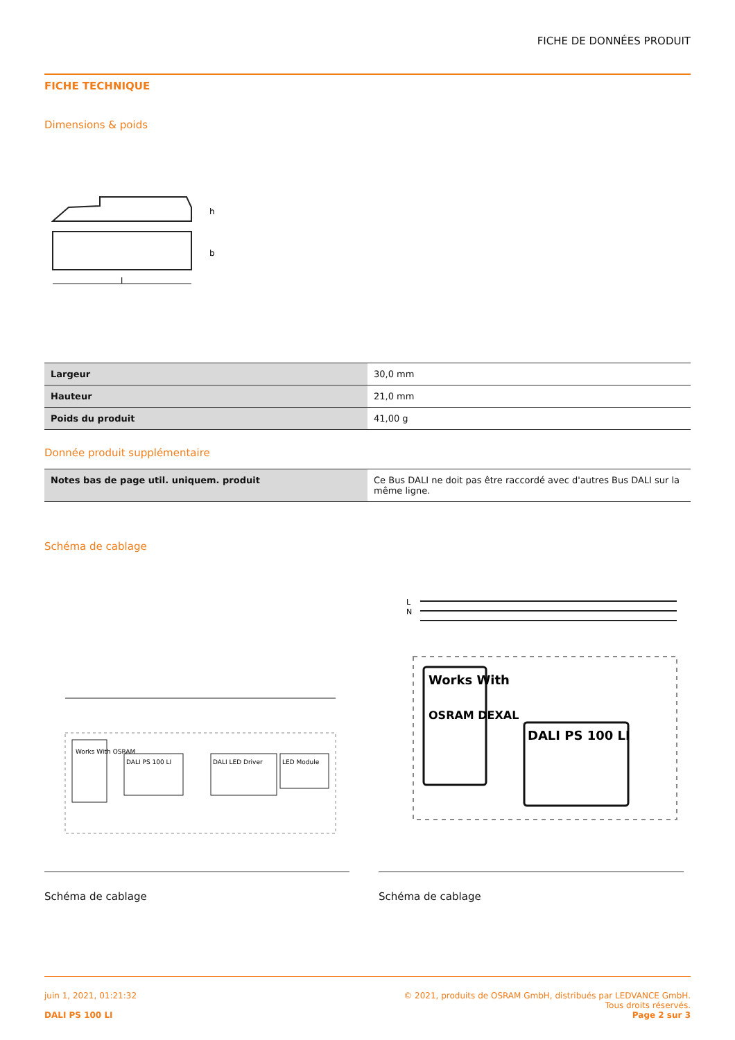FICHE DE DONNÉES PRODUIT
FICHE TECHNIQUE
Dimensions & poids
l
h
b
| Largeur | 30,0 mm |
| Hauteur | 21,0 mm |
| Poids du produit | 41,00 g |
Donnée produit supplémentaire
| Notes bas de page util. uniquem. produit | Ce Bus DALI ne doit pas être raccordé avec d'autres Bus DALI sur la même ligne. |
Schéma de cablage
Works With OSRAM
DALI PS 100 LI
DALI LED Driver
LED Module
L
N
Works With
OSRAM DEXAL
DALI PS 100 LI
Schéma de cablage Schéma de cablage
juin 1, 2021, 01:21:32
DALI PS 100 LI
© 2021, produits de OSRAM GmbH, distribués par LEDVANCE GmbH.
Tous droits réservés.
Page 2 sur 3